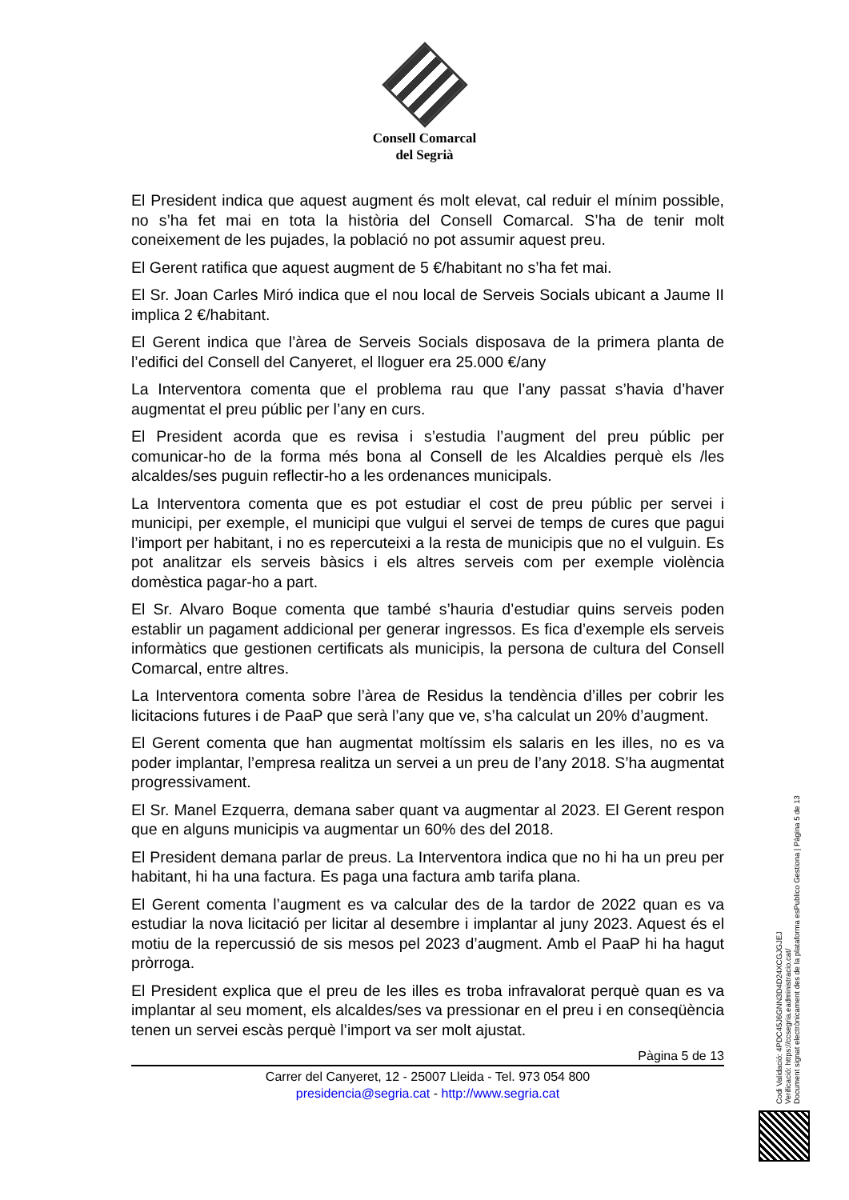Consell Comarcal
del Segrià
El President indica que aquest augment és molt elevat, cal reduir el mínim possible, no s’ha fet mai en tota la història del Consell Comarcal. S’ha de tenir molt coneixement de les pujades, la població no pot assumir aquest preu.
El Gerent ratifica que aquest augment de 5 €/habitant no s’ha fet mai.
El Sr. Joan Carles Miró indica que el nou local de Serveis Socials ubicant a Jaume II implica 2 €/habitant.
El Gerent indica que l’àrea de Serveis Socials disposava de la primera planta de l’edifici del Consell del Canyeret, el lloguer era 25.000 €/any
La Interventora comenta que el problema rau que l’any passat s’havia d’haver augmentat el preu públic per l’any en curs.
El President acorda que es revisa i s’estudia l’augment del preu públic per comunicar-ho de la forma més bona al Consell de les Alcaldies perquè els /les alcaldes/ses puguin reflectir-ho a les ordenances municipals.
La Interventora comenta que es pot estudiar el cost de preu públic per servei i municipi, per exemple, el municipi que vulgui el servei de temps de cures que pagui l’import per habitant, i no es repercuteixi a la resta de municipis que no el vulguin. Es pot analitzar els serveis bàsics i els altres serveis com per exemple violència domèstica pagar-ho a part.
El Sr. Alvaro Boque comenta que també s’hauria d’estudiar quins serveis poden establir un pagament addicional per generar ingressos. Es fica d’exemple els serveis informàtics que gestionen certificats als municipis, la persona de cultura del Consell Comarcal, entre altres.
La Interventora comenta sobre l’àrea de Residus la tendència d’illes per cobrir les licitacions futures i de PaaP que serà l’any que ve, s’ha calculat un 20% d’augment.
El Gerent comenta que han augmentat moltíssim els salaris en les illes, no es va poder implantar, l’empresa realitza un servei a un preu de l’any 2018. S’ha augmentat progressivament.
El Sr. Manel Ezquerra, demana saber quant va augmentar al 2023. El Gerent respon que en alguns municipis va augmentar un 60% des del 2018.
El President demana parlar de preus. La Interventora indica que no hi ha un preu per habitant, hi ha una factura. Es paga una factura amb tarifa plana.
El Gerent comenta l’augment es va calcular des de la tardor de 2022 quan es va estudiar la nova licitació per licitar al desembre i implantar al juny 2023. Aquest és el motiu de la repercussió de sis mesos pel 2023 d’augment. Amb el PaaP hi ha hagut pròrroga.
El President explica que el preu de les illes es troba infravalorat perquè quan es va implantar al seu moment, els alcaldes/ses va pressionar en el preu i en conseqüència tenen un servei escàs perquè l’import va ser molt ajustat.
Pàgina 5 de 13
Carrer del Canyeret, 12 - 25007 Lleida - Tel. 973 054 800
presidencia@segria.cat - http://www.segria.cat
Codi Validació: 4PDC45J6GNN3D4D24XCGJGJEJ
Verificació: https://ccsegria.eadministracio.cat/
Document signat electrònicament des de la plataforma esPublico Gestiona | Pàgina 5 de 13